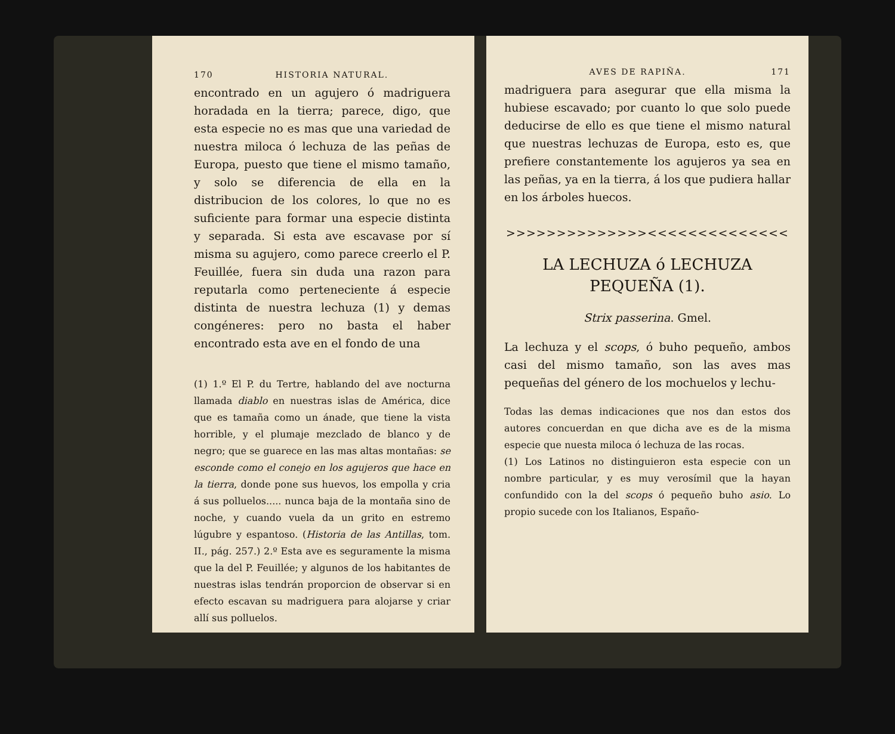170 HISTORIA NATURAL.
encontrado en un agujero ó madriguera horadada en la tierra; parece, digo, que esta especie no es mas que una variedad de nuestra miloca ó lechuza de las peñas de Europa, puesto que tiene el mismo tamaño, y solo se diferencia de ella en la distribucion de los colores, lo que no es suficiente para formar una especie distinta y separada. Si esta ave escavase por sí misma su agujero, como parece creerlo el P. Feuillée, fuera sin duda una razon para reputarla como perteneciente á especie distinta de nuestra lechuza (1) y demas congéneres: pero no basta el haber encontrado esta ave en el fondo de una
(1) 1.º El P. du Tertre, hablando del ave nocturna llamada diablo en nuestras islas de América, dice que es tamaña como un ánade, que tiene la vista horrible, y el plumaje mezclado de blanco y de negro; que se guarece en las mas altas montañas: se esconde como el conejo en los agujeros que hace en la tierra, donde pone sus huevos, los empolla y cria á sus polluelos..... nunca baja de la montaña sino de noche, y cuando vuela da un grito en estremo lúgubre y espantoso. (Historia de las Antillas, tom. II., pág. 257.) 2.º Esta ave es seguramente la misma que la del P. Feuillée; y algunos de los habitantes de nuestras islas tendrán proporcion de observar si en efecto escavan su madriguera para alojarse y criar allí sus polluelos.
AVES DE RAPIÑA. 171
madriguera para asegurar que ella misma la hubiese escavado; por cuanto lo que solo puede deducirse de ello es que tiene el mismo natural que nuestras lechuzas de Europa, esto es, que prefiere constantemente los agujeros ya sea en las peñas, ya en la tierra, á los que pudiera hallar en los árboles huecos.
>>>>>>>>>>>>>><<<<<<<<<<<<<<
LA LECHUZA ó LECHUZA PEQUEÑA (1).
Strix passerina. Gmel.
La lechuza y el scops, ó buho pequeño, ambos casi del mismo tamaño, son las aves mas pequeñas del género de los mochuelos y lechu-
Todas las demas indicaciones que nos dan estos dos autores concuerdan en que dicha ave es de la misma especie que nuesta miloca ó lechuza de las rocas.
(1) Los Latinos no distinguieron esta especie con un nombre particular, y es muy verosímil que la hayan confundido con la del scops ó pequeño buho asio. Lo propio sucede con los Italianos, Españo-